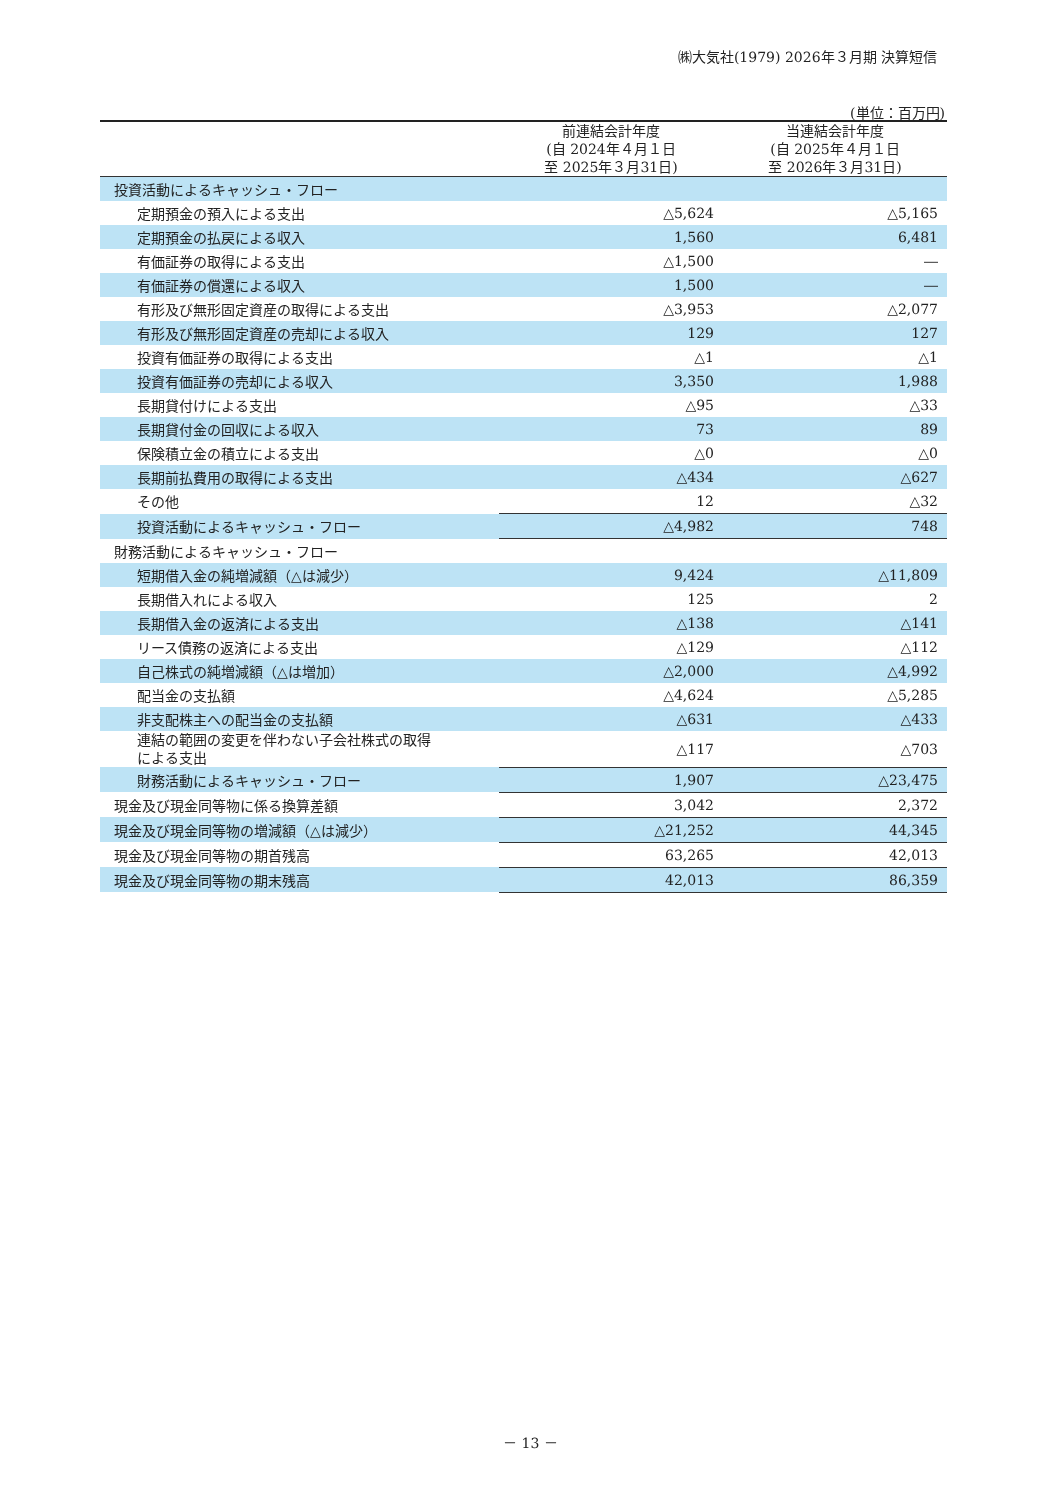㈱大気社(1979) 2026年３月期 決算短信
(単位：百万円)
| | 前連結会計年度 (自 2024年４月１日 至 2025年３月31日) | 当連結会計年度 (自 2025年４月１日 至 2026年３月31日) |
| --- | --- | --- |
| 投資活動によるキャッシュ・フロー | | |
| 定期預金の預入による支出 | △5,624 | △5,165 |
| 定期預金の払戻による収入 | 1,560 | 6,481 |
| 有価証券の取得による支出 | △1,500 | ― |
| 有価証券の償還による収入 | 1,500 | ― |
| 有形及び無形固定資産の取得による支出 | △3,953 | △2,077 |
| 有形及び無形固定資産の売却による収入 | 129 | 127 |
| 投資有価証券の取得による支出 | △1 | △1 |
| 投資有価証券の売却による収入 | 3,350 | 1,988 |
| 長期貸付けによる支出 | △95 | △33 |
| 長期貸付金の回収による収入 | 73 | 89 |
| 保険積立金の積立による支出 | △0 | △0 |
| 長期前払費用の取得による支出 | △434 | △627 |
| その他 | 12 | △32 |
| 投資活動によるキャッシュ・フロー | △4,982 | 748 |
| 財務活動によるキャッシュ・フロー | | |
| 短期借入金の純増減額（△は減少） | 9,424 | △11,809 |
| 長期借入れによる収入 | 125 | 2 |
| 長期借入金の返済による支出 | △138 | △141 |
| リース債務の返済による支出 | △129 | △112 |
| 自己株式の純増減額（△は増加） | △2,000 | △4,992 |
| 配当金の支払額 | △4,624 | △5,285 |
| 非支配株主への配当金の支払額 | △631 | △433 |
| 連結の範囲の変更を伴わない子会社株式の取得 による支出 | △117 | △703 |
| 財務活動によるキャッシュ・フロー | 1,907 | △23,475 |
| 現金及び現金同等物に係る換算差額 | 3,042 | 2,372 |
| 現金及び現金同等物の増減額（△は減少） | △21,252 | 44,345 |
| 現金及び現金同等物の期首残高 | 63,265 | 42,013 |
| 現金及び現金同等物の期末残高 | 42,013 | 86,359 |
－ 13 －